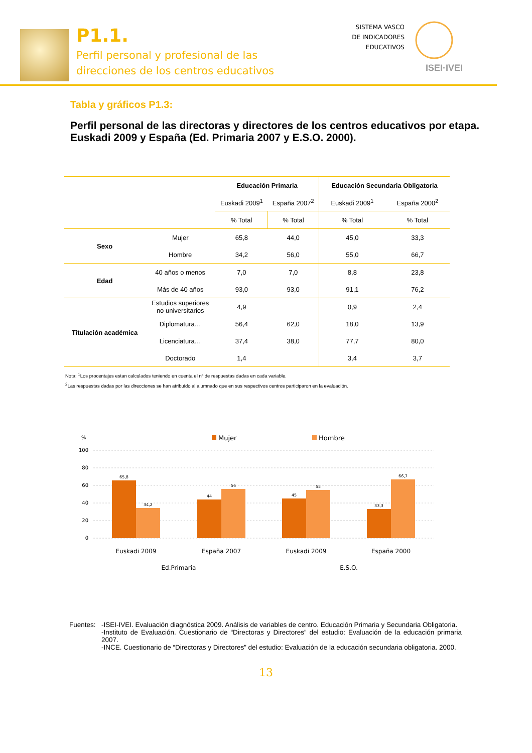P1.1.
Perfil personal y profesional de las
direcciones de los centros educativos
SISTEMA VASCO
DE INDICADORES
EDUCATIVOS
ISEI·IVEI
Tabla y gráficos P1.3:
Perfil personal de las directoras y directores de los centros educativos por etapa. Euskadi 2009 y España (Ed. Primaria 2007 y E.S.O. 2000).
| | | Educación Primaria | | Educación Secundaria Obligatoria | |
| | | Euskadi 2009<sup>1</sup> | España 2007<sup>2</sup> | Euskadi 2009<sup>1</sup> | España 2000<sup>2</sup> |
| | | % Total | % Total | % Total | % Total |
| Sexo | Mujer | 65,8 | 44,0 | 45,0 | 33,3 |
| | Hombre | 34,2 | 56,0 | 55,0 | 66,7 |
| Edad | 40 años o menos | 7,0 | 7,0 | 8,8 | 23,8 |
| | Más de 40 años | 93,0 | 93,0 | 91,1 | 76,2 |
| Titulación académica | Estudios superiores no universitarios | 4,9 | | 0,9 | 2,4 |
| | Diplomatura… | 56,4 | 62,0 | 18,0 | 13,9 |
| | Licenciatura… | 37,4 | 38,0 | 77,7 | 80,0 |
| | Doctorado | 1,4 | | 3,4 | 3,7 |
Nota: <sup>1</sup>Los procentajes estan calculados teniendo en cuenta el nº de respuestas dadas en cada variable.
<sup>2</sup> Las respuestas dadas por las direcciones se han atribuido al alumnado que en sus respectivos centros participaron en la evaluación.
%
Mujer
Hombre
100
80
60
40
20
0
65,8
34,2
44
56
45
55
33,3
66,7
Euskadi 2009
España 2007
Euskadi 2009
España 2000
Ed.Primaria
E.S.O.
Fuentes:
-ISEI-IVEI. Evaluación diagnóstica 2009. Análisis de variables de centro. Educación Primaria y Secundaria Obligatoria.
-Instituto de Evaluación. Cuestionario de “Directoras y Directores” del estudio: Evaluación de la educación primaria 2007.
-INCE. Cuestionario de “Directoras y Directores” del estudio: Evaluación de la educación secundaria obligatoria. 2000.
13